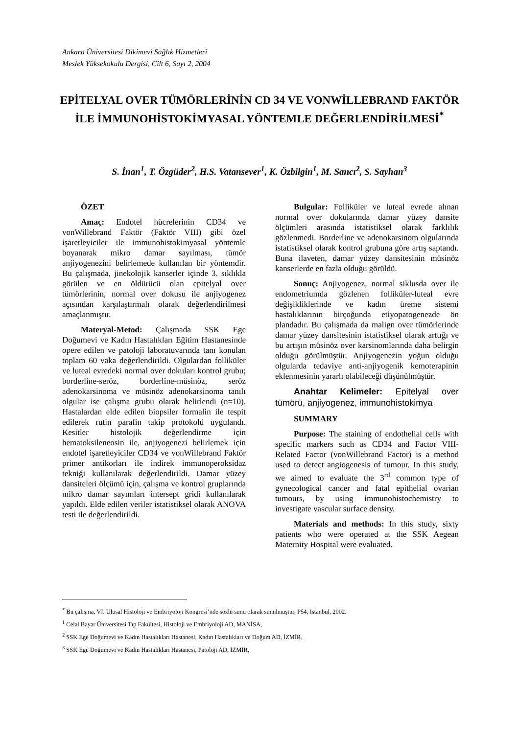Ankara Üniversitesi Dikimevi Sağlık Hizmetleri
Meslek Yüksekokulu Dergisi, Cilt 6, Sayı 2, 2004
EPİTELYAL OVER TÜMÖRLERİNİN CD 34 VE VONWİLLEBRAND FAKTÖR İLE İMMUNOHİSTOKİMYASAL YÖNTEMLE DEĞERLENDİRİLMESİ<sup>*</sup>
S. İnan<sup>1</sup>, T. Özgüder<sup>2</sup>, H.S. Vatansever<sup>1</sup>, K. Özbilgin<sup>1</sup>, M. Sancı<sup>2</sup>, S. Sayhan<sup>3</sup>
ÖZET
Amaç: Endotel hücrelerinin CD34 ve vonWillebrand Faktör (Faktör VIII) gibi özel işaretleyiciler ile immunohistokimyasal yöntemle boyanarak mikro damar sayılması, tümör anjiyogenezini belirlemede kullanılan bir yöntemdir. Bu çalışmada, jinekolojik kanserler içinde 3. sıklıkla görülen ve en öldürücü olan epitelyal over tümörlerinin, normal over dokusu ile anjiyogenez açısından karşılaştırmalı olarak değerlendirilmesi amaçlanmıştır.
Materyal-Metod: Çalışmada SSK Ege Doğumevi ve Kadın Hastalıkları Eğitim Hastanesinde opere edilen ve patoloji laboratuvarında tanı konulan toplam 60 vaka değerlendirildi. Olgulardan folliküler ve luteal evredeki normal over dokuları kontrol grubu; borderline-seröz, borderline-müsinöz, seröz adenokarsinoma ve müsinöz adenokarsinoma tanılı olgular ise çalışma grubu olarak belirlendi (n=10). Hastalardan elde edilen biopsiler formalin ile tespit edilerek rutin parafin takip protokolü uygulandı. Kesitler histolojik değerlendirme için hematoksileneosin ile, anjiyogenezi belirlemek için endotel işaretleyiciler CD34 ve vonWillebrand Faktör primer antikorları ile indirek immunoperoksidaz tekniği kullanılarak değerlendirildi. Damar yüzey dansiteleri ölçümü için, çalışma ve kontrol gruplarında mikro damar sayımları intersept gridi kullanılarak yapıldı. Elde edilen veriler istatistiksel olarak ANOVA testi ile değerlendirildi.
Bulgular: Folliküler ve luteal evrede alınan normal over dokularında damar yüzey dansite ölçümleri arasında istatistiksel olarak farklılık gözlenmedi. Borderline ve adenokarsinom olgularında istatistiksel olarak kontrol grubuna göre artış saptandı. Buna ilaveten, damar yüzey dansitesinin müsinöz kanserlerde en fazla olduğu görüldü.
Sonuç: Anjiyogenez, normal siklusda over ile endometriumda gözlenen folliküler-luteal evre değişikliklerinde ve kadın üreme sistemi hastalıklarının birçoğunda etiyopatogenezde ön plandadır. Bu çalışmada da malign over tümörlerinde damar yüzey dansitesinin istatistiksel olarak arttığı ve bu artışın müsinöz over karsinomlarında daha belirgin olduğu görülmüştür. Anjiyogenezin yoğun olduğu olgularda tedaviye anti-anjiyogenik kemoterapinin eklenmesinin yararlı olabileceği düşünülmüştür.
Anahtar Kelimeler: Epitelyal over tümörü, anjiyogenez, immunohistokimya
SUMMARY
Purpose: The staining of endothelial cells with specific markers such as CD34 and Factor VIII-Related Factor (vonWillebrand Factor) is a method used to detect angiogenesis of tumour. In this study, we aimed to evaluate the 3<sup>rd</sup> common type of gynecological cancer and fatal epithelial ovarian tumours, by using immunohistochemistry to investigate vascular surface density.
Materials and methods: In this study, sixty patients who were operated at the SSK Aegean Maternity Hospital were evaluated.
<sup>*</sup> Bu çalışma, VI. Ulusal Histoloji ve Embriyoloji Kongresi’nde sözlü sunu olarak sunulmuştur, P54, İstanbul, 2002.
<sup>1</sup> Celal Bayar Üniversitesi Tıp Fakültesi, Histoloji ve Embriyoloji AD, MANİSA,
<sup>2</sup> SSK Ege Doğumevi ve Kadın Hastalıkları Hastanesi, Kadın Hastalıkları ve Doğum AD, İZMİR,
<sup>3</sup> SSK Ege Doğumevi ve Kadın Hastalıkları Hastanesi, Patoloji AD, İZMİR,